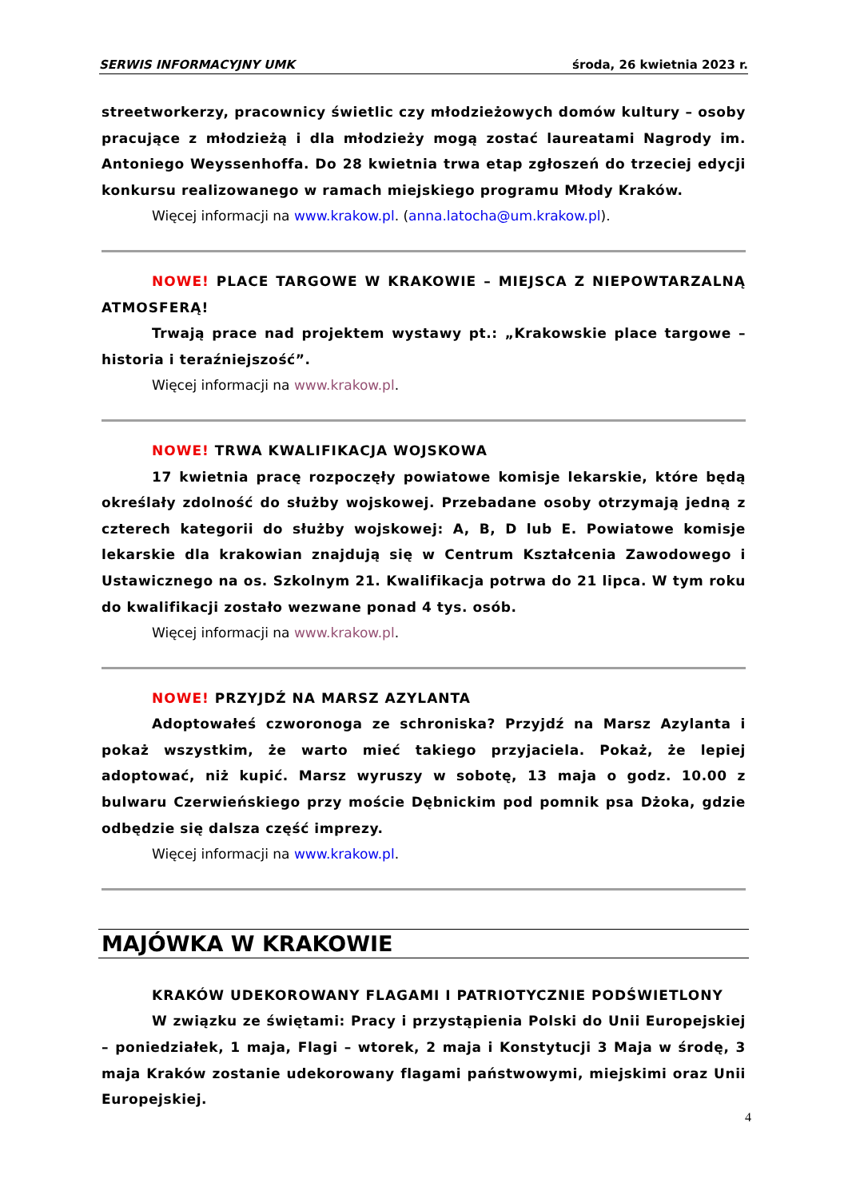SERWIS INFORMACYJNY UMK środa, 26 kwietnia 2023 r.
streetworkerzy, pracownicy świetlic czy młodzieżowych domów kultury – osoby pracujące z młodzieżą i dla młodzieży mogą zostać laureatami Nagrody im. Antoniego Weyssenhoffa. Do 28 kwietnia trwa etap zgłoszeń do trzeciej edycji konkursu realizowanego w ramach miejskiego programu Młody Kraków.
Więcej informacji na www.krakow.pl. (anna.latocha@um.krakow.pl).
NOWE! PLACE TARGOWE W KRAKOWIE – MIEJSCA Z NIEPOWTARZALNĄ ATMOSFERĄ!
Trwają prace nad projektem wystawy pt.: „Krakowskie place targowe – historia i teraźniejszość”.
Więcej informacji na www.krakow.pl.
NOWE! TRWA KWALIFIKACJA WOJSKOWA
17 kwietnia pracę rozpoczęły powiatowe komisje lekarskie, które będą określały zdolność do służby wojskowej. Przebadane osoby otrzymają jedną z czterech kategorii do służby wojskowej: A, B, D lub E. Powiatowe komisje lekarskie dla krakowian znajdują się w Centrum Kształcenia Zawodowego i Ustawicznego na os. Szkolnym 21. Kwalifikacja potrwa do 21 lipca. W tym roku do kwalifikacji zostało wezwane ponad 4 tys. osób.
Więcej informacji na www.krakow.pl.
NOWE! PRZYJDŹ NA MARSZ AZYLANTA
Adoptowałeś czworonoga ze schroniska? Przyjdź na Marsz Azylanta i pokaż wszystkim, że warto mieć takiego przyjaciela. Pokaż, że lepiej adoptować, niż kupić. Marsz wyruszy w sobotę, 13 maja o godz. 10.00 z bulwaru Czerwieńskiego przy moście Dębnickim pod pomnik psa Dżoka, gdzie odbędzie się dalsza część imprezy.
Więcej informacji na www.krakow.pl.
MAJÓWKA W KRAKOWIE
KRAKÓW UDEKOROWANY FLAGAMI I PATRIOTYCZNIE PODŚWIETLONY
W związku ze świętami: Pracy i przystąpienia Polski do Unii Europejskiej – poniedziałek, 1 maja, Flagi – wtorek, 2 maja i Konstytucji 3 Maja w środę, 3 maja Kraków zostanie udekorowany flagami państwowymi, miejskimi oraz Unii Europejskiej.
4